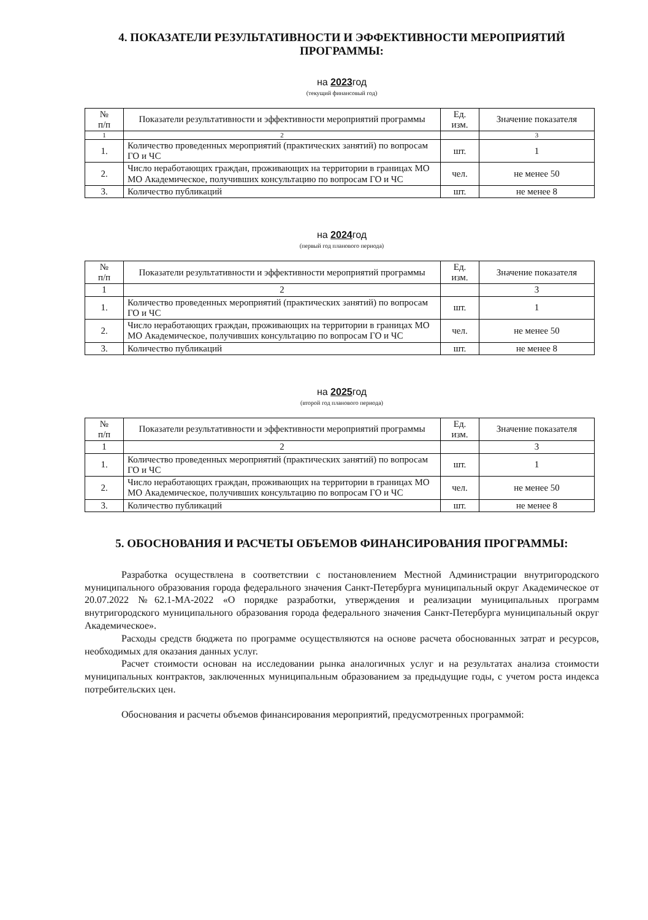4. ПОКАЗАТЕЛИ РЕЗУЛЬТАТИВНОСТИ И ЭФФЕКТИВНОСТИ МЕРОПРИЯТИЙ ПРОГРАММЫ:
на 2023год
(текущий финансовый год)
| № п/п | Показатели результативности и эффективности мероприятий программы | Ед. изм. | Значение показателя |
| --- | --- | --- | --- |
| 1 | 2 | | 3 |
| 1. | Количество проведенных мероприятий (практических занятий) по вопросам ГО и ЧС | шт. | 1 |
| 2. | Число неработающих граждан, проживающих на территории в границах МО МО Академическое, получивших консультацию по вопросам ГО и ЧС | чел. | не менее 50 |
| 3. | Количество публикаций | шт. | не менее 8 |
на 2024год
(первый год планового периода)
| № п/п | Показатели результативности и эффективности мероприятий программы | Ед. изм. | Значение показателя |
| --- | --- | --- | --- |
| 1 | 2 | | 3 |
| 1. | Количество проведенных мероприятий (практических занятий) по вопросам ГО и ЧС | шт. | 1 |
| 2. | Число неработающих граждан, проживающих на территории в границах МО МО Академическое, получивших консультацию по вопросам ГО и ЧС | чел. | не менее 50 |
| 3. | Количество публикаций | шт. | не менее 8 |
на 2025год
(второй год планового периода)
| № п/п | Показатели результативности и эффективности мероприятий программы | Ед. изм. | Значение показателя |
| --- | --- | --- | --- |
| 1 | 2 | | 3 |
| 1. | Количество проведенных мероприятий (практических занятий) по вопросам ГО и ЧС | шт. | 1 |
| 2. | Число неработающих граждан, проживающих на территории в границах МО МО Академическое, получивших консультацию по вопросам ГО и ЧС | чел. | не менее 50 |
| 3. | Количество публикаций | шт. | не менее 8 |
5. ОБОСНОВАНИЯ И РАСЧЕТЫ ОБЪЕМОВ ФИНАНСИРОВАНИЯ ПРОГРАММЫ:
Разработка осуществлена в соответствии с постановлением Местной Администрации внутригородского муниципального образования города федерального значения Санкт-Петербурга муниципальный округ Академическое от 20.07.2022 №62.1-МА-2022 «О порядке разработки, утверждения и реализации муниципальных программ внутригородского муниципального образования города федерального значения Санкт-Петербурга муниципальный округ Академическое».
Расходы средств бюджета по программе осуществляются на основе расчета обоснованных затрат и ресурсов, необходимых для оказания данных услуг.
Расчет стоимости основан на исследовании рынка аналогичных услуг и на результатах анализа стоимости муниципальных контрактов, заключенных муниципальным образованием за предыдущие годы, с учетом роста индекса потребительских цен.
Обоснования и расчеты объемов финансирования мероприятий, предусмотренных программой: